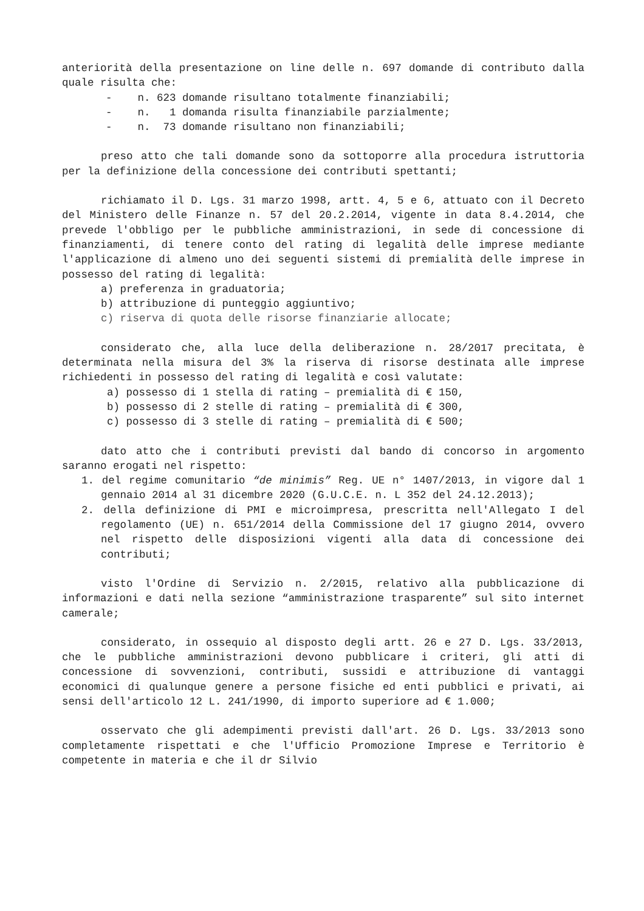anteriorità della presentazione on line delle n. 697 domande di contributo dalla quale risulta che:
- n. 623 domande risultano totalmente finanziabili;
- n. 1 domanda risulta finanziabile parzialmente;
- n. 73 domande risultano non finanziabili;
preso atto che tali domande sono da sottoporre alla procedura istruttoria per la definizione della concessione dei contributi spettanti;
richiamato il D. Lgs. 31 marzo 1998, artt. 4, 5 e 6, attuato con il Decreto del Ministero delle Finanze n. 57 del 20.2.2014, vigente in data 8.4.2014, che prevede l'obbligo per le pubbliche amministrazioni, in sede di concessione di finanziamenti, di tenere conto del rating di legalità delle imprese mediante l'applicazione di almeno uno dei seguenti sistemi di premialità delle imprese in possesso del rating di legalità:
a) preferenza in graduatoria;
b) attribuzione di punteggio aggiuntivo;
c) riserva di quota delle risorse finanziarie allocate;
considerato che, alla luce della deliberazione n. 28/2017 precitata, è determinata nella misura del 3% la riserva di risorse destinata alle imprese richiedenti in possesso del rating di legalità e così valutate:
a) possesso di 1 stella di rating – premialità di € 150,
b) possesso di 2 stelle di rating – premialità di € 300,
c) possesso di 3 stelle di rating – premialità di € 500;
dato atto che i contributi previsti dal bando di concorso in argomento saranno erogati nel rispetto:
1. del regime comunitario “de minimis” Reg. UE n° 1407/2013, in vigore dal 1 gennaio 2014 al 31 dicembre 2020 (G.U.C.E. n. L 352 del 24.12.2013);
2. della definizione di PMI e microimpresa, prescritta nell'Allegato I del regolamento (UE) n. 651/2014 della Commissione del 17 giugno 2014, ovvero nel rispetto delle disposizioni vigenti alla data di concessione dei contributi;
visto l'Ordine di Servizio n. 2/2015, relativo alla pubblicazione di informazioni e dati nella sezione “amministrazione trasparente” sul sito internet camerale;
considerato, in ossequio al disposto degli artt. 26 e 27 D. Lgs. 33/2013, che le pubbliche amministrazioni devono pubblicare i criteri, gli atti di concessione di sovvenzioni, contributi, sussidi e attribuzione di vantaggi economici di qualunque genere a persone fisiche ed enti pubblici e privati, ai sensi dell'articolo 12 L. 241/1990, di importo superiore ad € 1.000;
osservato che gli adempimenti previsti dall'art. 26 D. Lgs. 33/2013 sono completamente rispettati e che l'Ufficio Promozione Imprese e Territorio è competente in materia e che il dr Silvio